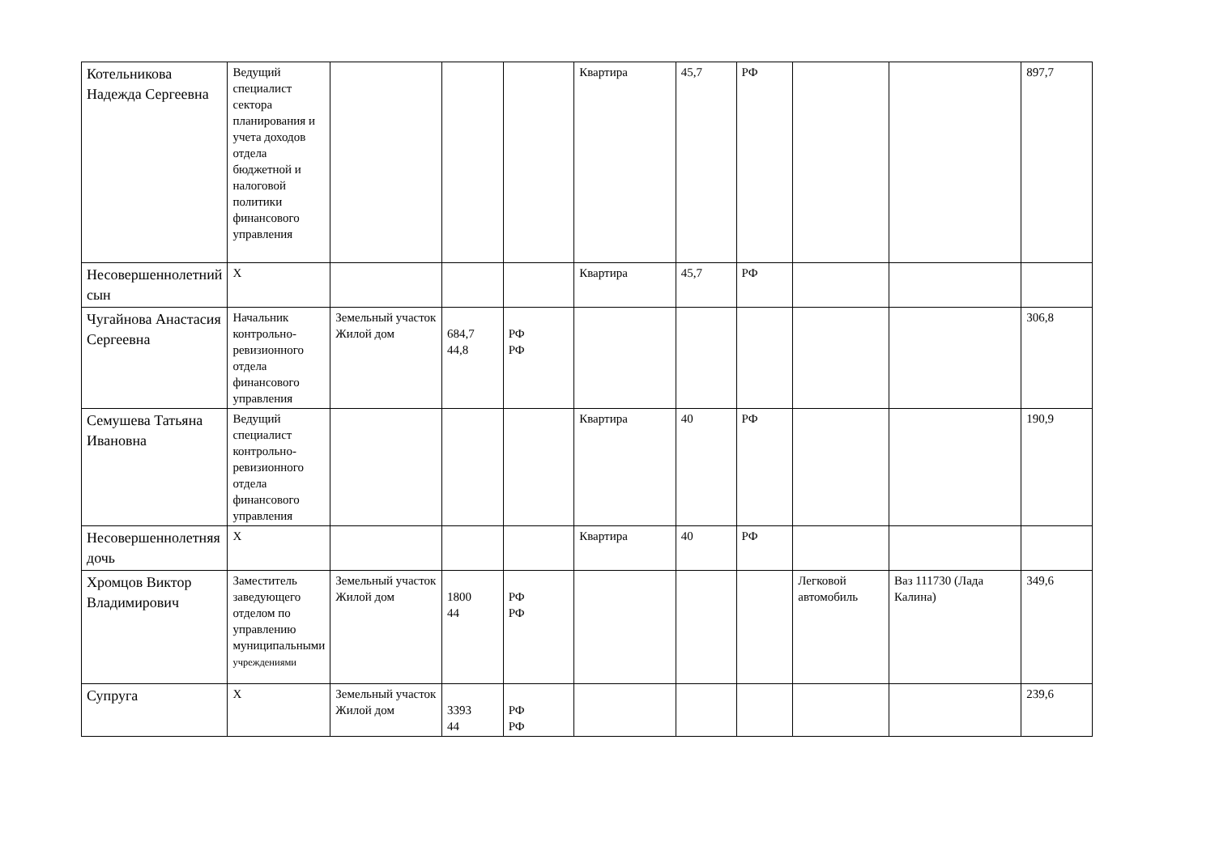| Котельникова Надежда Сергеевна | Ведущий специалист сектора планирования и учета доходов отдела бюджетной и налоговой политики финансового управления | | | | Квартира | 45,7 | РФ | | | 897,7 |
| Несовершеннолетний сын | Х | | | | Квартира | 45,7 | РФ | | | |
| Чугайнова Анастасия Сергеевна | Начальник контрольно-ревизионного отдела финансового управления | Земельный участок Жилой дом | 684,7 44,8 | РФ РФ | | | | | | 306,8 |
| Семушева Татьяна Ивановна | Ведущий специалист контрольно-ревизионного отдела финансового управления | | | | Квартира | 40 | РФ | | | 190,9 |
| Несовершеннолетняя дочь | Х | | | | Квартира | 40 | РФ | | | |
| Хромцов Виктор Владимирович | Заместитель заведующего отделом по управлению муниципальными учреждениями | Земельный участок Жилой дом | 1800 44 | РФ РФ | | | | Легковой автомобиль | Ваз 111730 (Лада Калина) | 349,6 |
| Супруга | Х | Земельный участок Жилой дом | 3393 44 | РФ РФ | | | | | | 239,6 |